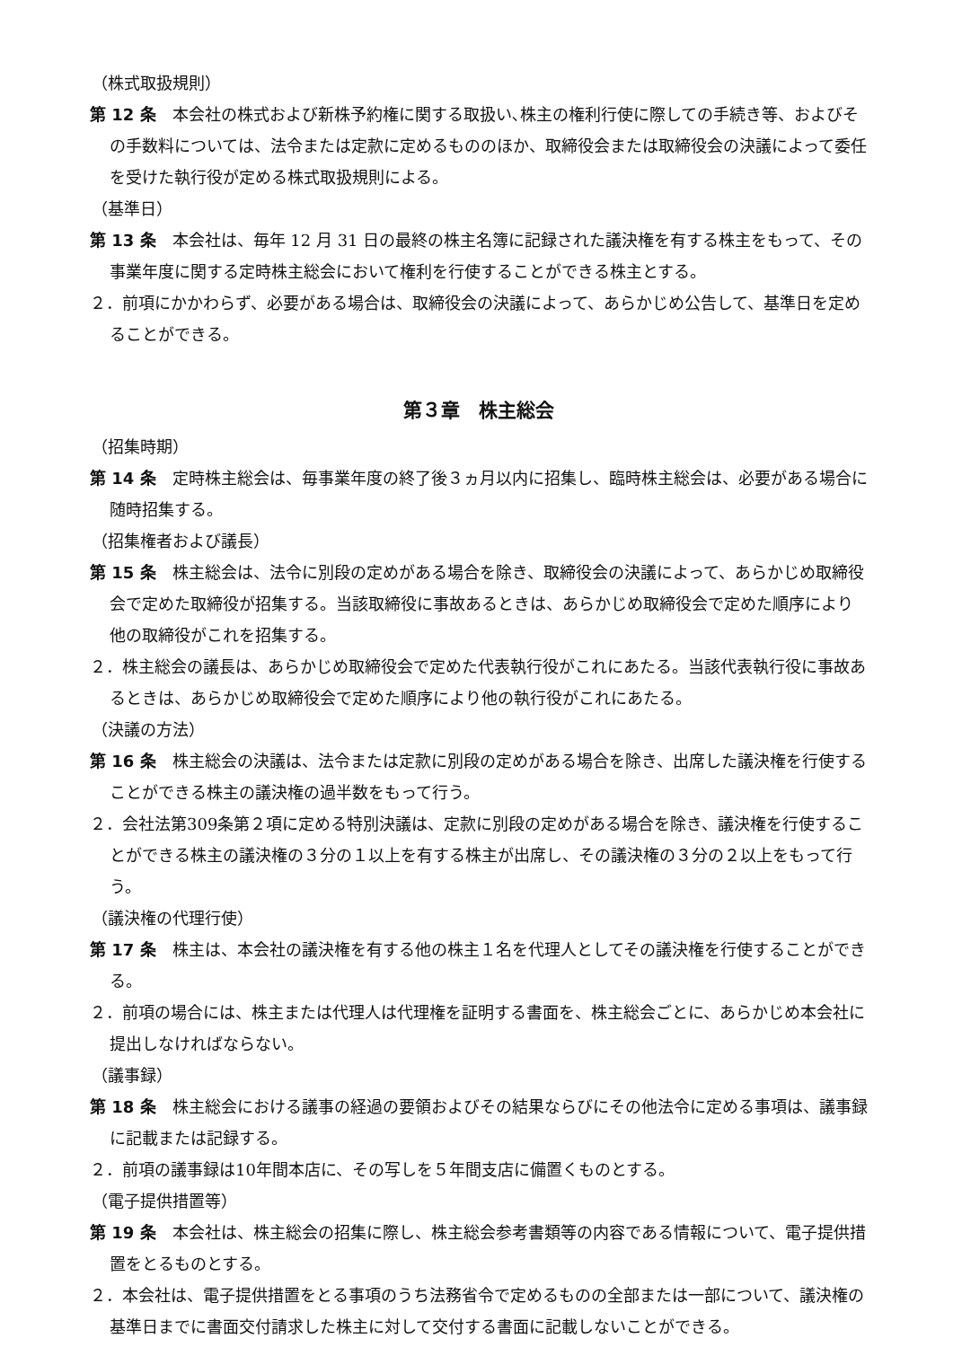（株式取扱規則）
第 12 条　本会社の株式および新株予約権に関する取扱い､株主の権利行使に際しての手続き等、およびその手数料については、法令または定款に定めるもののほか、取締役会または取締役会の決議によって委任を受けた執行役が定める株式取扱規則による。
（基準日）
第 13 条　本会社は、毎年 12 月 31 日の最終の株主名簿に記録された議決権を有する株主をもって、その事業年度に関する定時株主総会において権利を行使することができる株主とする。
２．前項にかかわらず、必要がある場合は、取締役会の決議によって、あらかじめ公告して、基準日を定めることができる。
第３章　株主総会
（招集時期）
第 14 条　定時株主総会は、毎事業年度の終了後３ヵ月以内に招集し、臨時株主総会は、必要がある場合に随時招集する。
（招集権者および議長）
第 15 条　株主総会は、法令に別段の定めがある場合を除き、取締役会の決議によって、あらかじめ取締役会で定めた取締役が招集する。当該取締役に事故あるときは、あらかじめ取締役会で定めた順序により他の取締役がこれを招集する。
２．株主総会の議長は、あらかじめ取締役会で定めた代表執行役がこれにあたる。当該代表執行役に事故あるときは、あらかじめ取締役会で定めた順序により他の執行役がこれにあたる。
（決議の方法）
第 16 条　株主総会の決議は、法令または定款に別段の定めがある場合を除き、出席した議決権を行使することができる株主の議決権の過半数をもって行う。
２．会社法第309条第２項に定める特別決議は、定款に別段の定めがある場合を除き、議決権を行使することができる株主の議決権の３分の１以上を有する株主が出席し、その議決権の３分の２以上をもって行う。
（議決権の代理行使）
第 17 条　株主は、本会社の議決権を有する他の株主１名を代理人としてその議決権を行使することができる。
２．前項の場合には、株主または代理人は代理権を証明する書面を、株主総会ごとに、あらかじめ本会社に提出しなければならない。
（議事録）
第 18 条　株主総会における議事の経過の要領およびその結果ならびにその他法令に定める事項は、議事録に記載または記録する。
２．前項の議事録は10年間本店に、その写しを５年間支店に備置くものとする。
（電子提供措置等）
第 19 条　本会社は、株主総会の招集に際し、株主総会参考書類等の内容である情報について、電子提供措置をとるものとする。
２．本会社は、電子提供措置をとる事項のうち法務省令で定めるものの全部または一部について、議決権の基準日までに書面交付請求した株主に対して交付する書面に記載しないことができる。